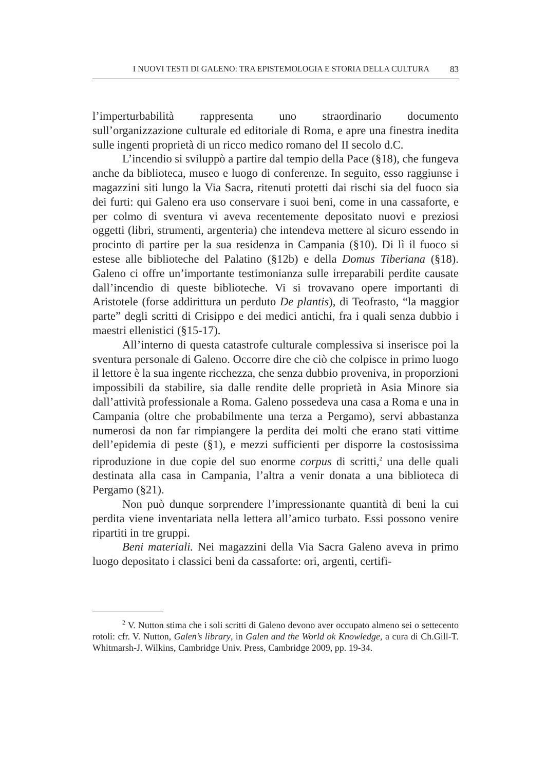I NUOVI TESTI DI GALENO: TRA EPISTEMOLOGIA E STORIA DELLA CULTURA 83
l’imperturbabilità rappresenta uno straordinario documento sull’organizzazione culturale ed editoriale di Roma, e apre una finestra inedita sulle ingenti proprietà di un ricco medico romano del II secolo d.C.
L’incendio si sviluppò a partire dal tempio della Pace (§18), che fungeva anche da biblioteca, museo e luogo di conferenze. In seguito, esso raggiunse i magazzini siti lungo la Via Sacra, ritenuti protetti dai rischi sia del fuoco sia dei furti: qui Galeno era uso conservare i suoi beni, come in una cassaforte, e per colmo di sventura vi aveva recentemente depositato nuovi e preziosi oggetti (libri, strumenti, argenteria) che intendeva mettere al sicuro essendo in procinto di partire per la sua residenza in Campania (§10). Di lì il fuoco si estese alle biblioteche del Palatino (§12b) e della Domus Tiberiana (§18). Galeno ci offre un’importante testimonianza sulle irreparabili perdite causate dall’incendio di queste biblioteche. Vi si trovavano opere importanti di Aristotele (forse addirittura un perduto De plantis), di Teofrasto, “la maggior parte” degli scritti di Crisippo e dei medici antichi, fra i quali senza dubbio i maestri ellenistici (§15-17).
All’interno di questa catastrofe culturale complessiva si inserisce poi la sventura personale di Galeno. Occorre dire che ciò che colpisce in primo luogo il lettore è la sua ingente ricchezza, che senza dubbio proveniva, in proporzioni impossibili da stabilire, sia dalle rendite delle proprietà in Asia Minore sia dall’attività professionale a Roma. Galeno possedeva una casa a Roma e una in Campania (oltre che probabilmente una terza a Pergamo), servi abbastanza numerosi da non far rimpiangere la perdita dei molti che erano stati vittime dell’epidemia di peste (§1), e mezzi sufficienti per disporre la costosissima riproduzione in due copie del suo enorme corpus di scritti,<sup>2</sup> una delle quali destinata alla casa in Campania, l’altra a venir donata a una biblioteca di Pergamo (§21).
Non può dunque sorprendere l’impressionante quantità di beni la cui perdita viene inventariata nella lettera all’amico turbato. Essi possono venire ripartiti in tre gruppi.
Beni materiali. Nei magazzini della Via Sacra Galeno aveva in primo luogo depositato i classici beni da cassaforte: ori, argenti, certifi-
<sup>2</sup> V. Nutton stima che i soli scritti di Galeno devono aver occupato almeno sei o settecento rotoli: cfr. V. Nutton, Galen’s library, in Galen and the World ok Knowledge, a cura di Ch.Gill-T. Whitmarsh-J. Wilkins, Cambridge Univ. Press, Cambridge 2009, pp. 19-34.